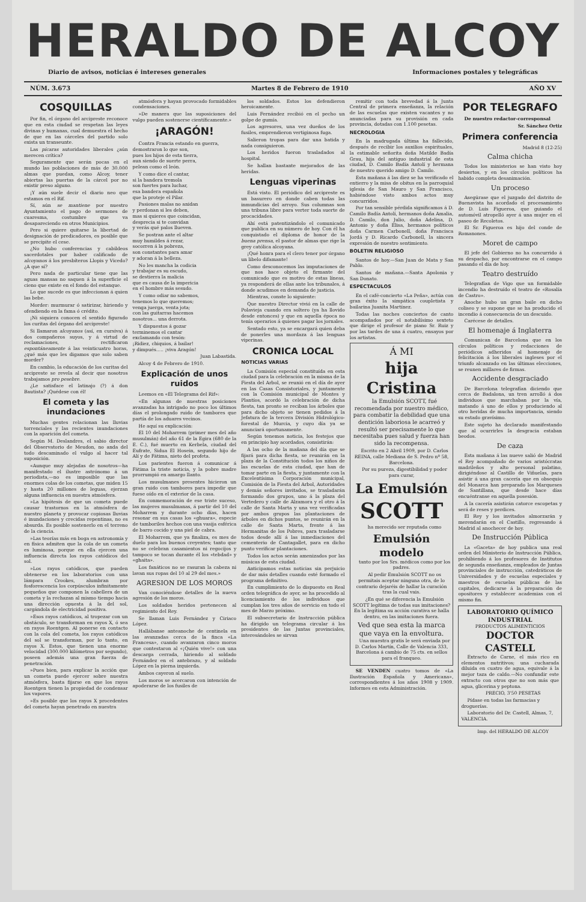HERALDO DE ALCOY
Diario de avisos, noticias é intereses generales Informaciones postales y telegráficas
NÚM. 3.673 Martes 8 de Febrero de 1910 AÑO XV
COSQUILLAS
Por fin, el órgano del arcipreste reconoce que en esta ciudad se respetan las leyes divinas y humanas, cual demuestra el hecho de que en las cárceles del partido solo exista un transeunte.
Las pícaras autoridades liberales ¿aún merecen crítica?
Seguramente que serán pocas en el mundo las poblaciones de más de 30.000 almas que puedan, como Alcoy, tener abiertas las puertas de la cárcel por no existir preso alguno.
¡Y aún suele decir el diario neo que estamos en el Rif.
Sí, aún se mantiene por nuestro Ayuntamiento el pago de sermones de cuaresma, costumbre que va desapareciendo en otros Municipios.
Pero si quiere quitarse la libertad de designación de predicadores, es posible que se precipite el cese.
¿No hubo conferencias y cabildeos sacerdotales por haber calificado de alcoyanos á los presbíteros Llopis y Vicedo? ¿A que sí?
Pero nada de particular tiene que las aguas mansas no saquen á la superficie el cieno que existe en el fondo del estanque.
Lo que sucede es que infeccionan á quien las bebe.
Morder: murmurar ó satirizar, hiriendo y ofendiendo en la fama ó crédito.
¡Ni siquiera conocen el sentido figurado los curitas del órgano del arcipreste!
Si llamaron alcoyanos (así, en cursiva) á dos compañeros suyos, y á virtud de reclamaciones, rectificaron espontáneamente á las veinticuatro horas, ¿qué más que les digamos que solo saben morder?
En cambio, la educación de los curitas del arcipreste se revela al decir que nosotros trabajamos pro pesebre.
¿Le satisface el latinajo (?) á don Bautista? ¡Quédese con él!
El cometa y las inundaciones
Muchas gentes relacionan las lluvias torrenciales y las recientes inundaciones con la aparición del cometa.
Según M. Deslandres, el sabio director del Observatorio de Meudon, no anda del todo descaminado el vulgo al hacer tal suposición.
«Aunque muy alejadas de nosotros—ha manifestado el ilustre astrónomo á un periodista,—no es imposible que las enormes colas de los cometas, que miden 15 y hasta 20 millones de leguas, ejerzan alguna influencia en nuestra atmósfera.
»La hipótesis de que un cometa puede causar trastornos en la atmósfera de nuestro planeta y provocar copiosas lluvias é inundaciones y crecidas repentinas, no es absurda. Es posible sostenerlo en el terreno de la ciencia.
»Las teorías más en boga en astronomía y en física admiten que la cola de un cometa es luminosa, porque en ella ejercen una influencia directa los rayos catódicos del sol.
»Los rayos catódicos, que pueden obtenerse en los laboratorios con una lámpara Crookes, alumbran por fosforescencia los corpúsculos infinitamente pequeños que componen la cabellera de un cometa y la rechazan al mismo tiempo hacia una dirección opuesta á la del sol, cargándola de electricidad positiva.
»Esos rayos catódicos, al tropezar con un obstáculo, se transforman en rayos X, ó sea en rayos Roentgen. Al ponerse en contacto con la cola del cometa, los rayos catódicos del sol se transforman, por lo tanto, en rayos X. Estos, que tienen una enorme velocidad (300.000 kilómetros por segundo), poseen además una gran fuerza de penetración.
»Pues bien, para explicar la acción que un cometa puede ejercer sobre nuestra atmósfera, basta fijarse en que los rayos Roentgen tienen la propiedad de condensar los vapores.
»Es posible que los rayos X procedentes del cometa hayan penetrado en nuestra
atmósfera y hayan provocado formidables condensaciones.
»De manera que las suposiciones del vulgo pueden sostenerse científicamente.»
¡ARAGÓN!
Contra Francia estando en guerra,
demostraron lo que son,
pues los hijos de esta tierra,
aun siendo de suerte perra,
pelean como el león.
Y como dice el cantar,
si la bandera tremola
son fuertes para luchar,
esa bandera española
que la proteje el Pilar.
Pasiones malas no anidan
y perdonan si les deben,
mas si quieres que coincidan,
desprecia si te convidan
y verás qué palos llueven.
Se postran ante el altar
muy humildes á rezar,
socorren á la pobreza,
son constantes para amar
y adoran á la belleza.
No les mancha la codicia
y trabajar es su escudo,
se destierra la malicia
que es causa de la impericia
en el hombre más sesudo.
Y como odiar no sabemos,
tenemos lo que queremos;
venga juerga, venta jota;
con las guitarras hacemos
nosotros... una derrota.
Y dispuestos á gozar
terminemos el cantar
exclamando con tesón:
¡Ridiez, chiquios, á bailar!
y dimpués..... ¡viva Aragón!
Juan Labastida.
Alcoy 4 de Febrero de 1910.
Explicación de unos ruidos
Leemos en «El Telegrama del Rif»:
«En algunas de nuestras posiciones avanzadas ha intrigado no poco los últimos días el prolongado ruido de tambores que partía de los aduares vecinos.
He aquí su explicación:
El 10 del Moharrem (primer mes del año musulmán) del año 61 de la Egira (680 de la E. C.), fué muerto en Kerbela, ciudad del Eufrate, Sidua El Hosein, segundo hijo de Alí y de Fátima, nieto del profeta.
Los parientes fueron á comunicar á Fátima la triste noticia, y la pobre madre prorrumpió en amargo llanto.
Los musulmanes presentes hicieron un gran ruido con tambores para impedir que fuese oído en el exterior de la casa.
En conmemoración de ese triste suceso, las mujeres musulmanas, á partir del 10 del Moharrem y durante ocho días, hacen resonar en sus casas los «ghuara», especie de tamboriles hechos con una vasija esférica de barro cocido y una piel de cabra.
El Moharrem, que ya finaliza, es mes de duelo para los buenos creyentes; tanto que no se celebran casamientos ni regocijos y tampoco se tocan durante él los «tebdad» y «ghaita».
Los fanáticos no se rasuran la cabeza ni lavan sus ropas del 10 al 29 del mes.»
AGRESION DE LOS MOROS
Van conociéndose detalles de la nueva agresión de los moros.
Los soldados heridos pertenecen al regimiento del Rey.
Se llaman Luis Fernández y Ciriaco López.
Hallábanse anteanoche de centinela en las avanzadas cerca de la finca «La Francesa», cuando avanzaron cinco moros que contestaron al «¡Quién vive!» con una descarga cerrada, hiriendo al soldado Fernández en el antebrazo, y al soldado López en la pierna izquierda.
Ambos cayeron al suelo.
Los moros se acercaron con intención de apoderarse de los fusiles de
los soldados. Estos los defendieron heroicamente.
Luis Fernández recibió en el pecho un golpe de gumía.
Los agresores, una vez dueños de los fusiles, emprendieron vertiginosa fuga.
Salieron tropas para dar una batida y nada consiguieron.
Los heridos fueron trasladados al hospital.
Se hallan bastante mejorados de las heridas.
Lenguas viperinas
Está visto. El periódico del arcipreste es un basurero en donde caben todas las inmundicias del arroyo. Sus columnas son una tribuna libre para verter toda suerte de procacidades.
Ahí está patentizándolo el comunicado que publica en su número de hoy. Con él ha conquistado el diploma de honor de la buena prensa, el pastor de almas que rige la grey católica alcoyana.
¡Qué honra para el clero tener por órgano un libelo difamante!
Como desconocemos las imputaciones de que nos hace objeto el firmante del comunicado que es motivo de estas líneas, ya responderá de ellas ante los tribunales, á donde acudimos en demanda de justicia.
Mientras, conste lo siguiente:
Que nuestro Director vivió en la calle de Polavieja cuando era soltero (ya ha llovido desde entonces) y que en aquella época no tenía operarios á quienes pagar los jornales.
Sentado esto, ya se encargará quien deba de ponerles una mordaza á las lenguas viperinas.
CRONICA LOCAL
NOTICIAS VARIAS
La Comisión especial constituída en esta ciudad para la celebración en la misma de la Fiesta del Arbol, se reunió en el día de ayer en las Casas Consistoriales, y juntamente con la Comisión municipal de Montes y Plantíos, acordó la celebración de dicha fiesta, tan pronto se reciban los árboles que para dicho objeto se tienen pedidos á la Jefatura de la tercera División Hidrológico-forestal de Murcia, y cuyo día ya se anunciará oportunamente.
Según tenemos noticia, los festejos que en principio hay acordados, consistirán:
A las ocho de la mañana del día que se fijará para dicha fiesta, se reunirán en la plaza de la Constitución todos los niños de las escuelas de esta ciudad, que han de tomar parte en la fiesta, y juntamente con la Excelentísima Corporación municipal, Comisión de la Fiesta del Arbol, Autoridades y demás señores invitados, se trasladarán formando dos grupos, uno á la plaza del Vertedero y calle de Alzamora y el otro á la calle de Santa Marta y una vez verificadas por ambos grupos las plantaciones de árboles en dichos puntos, se reunirán en la calle de Santa Marta, frente á las Hermanitas de los Pobres, para trasladarse todos desde allí á las inmediaciones del cementerio de Cantagallet, para en dicho punto verificar plantaciones.
Todos los actos serán amenizados por las músicas de esta ciudad.
Anticipamos estas noticias sin perjuicio de dar más detalles cuando esté formado el programa definitivo.
En cumplimiento de lo dispuesto en Real orden telegráfica de ayer, se ha procedido al licenciamiento de los individuos que cumplan los tres años de servicio en todo el mes de Marzo próximo.
El subsecretario de Instrucción pública ha dirigido un telegrama circular á los presidentes de las Juntas provinciales, interesándoles se sirvan
remitir con toda brevedad á la Junta Central de primera enseñanza, la relación de las escuelas que existen vacantes y no anunciadas para su provisión en cada provincia, dotadas con 1.100 pesetas.
NECROLOGIA
En la madrugada última ha fallecido, después de recibir los auxilios espirituales, la estimable señorita doña Matilde Badía Grau, hija del antiguo industrial de esta ciudad, D. Camilo Badía Antolí y hermana de nuestro querido amigo D. Camilo.
Esta mañana á las diez se ha verificado el entierro y la misa de obitus en la parroquial iglesia de San Mauro y San Francisco, habiéndose visto ambos actos muy concurridos.
Por tan sensible pérdida significamos á D. Camilo Badía Antolí, hermanos doña Amalia, D. Camilo, don Julio, doña Adelina, D. Antonio y doña Elisa, hermanos políticos doña Carmen Carbonell, doña Francisca Jordá y D. Ricardo Carbonell, la sincera expresión de nuestro sentimiento.
BOLETIN RELIGIOSO
Santos de hoy.—San Juan de Mata y San Pablo.
Santos de mañana.—Santa Apolonia y San Donato.
ESPECTACULOS
En el café-concierto «La Peña», actúa con gran éxito la simpática coupletista y bailarina Juanita Martínez.
Todas las noches conciertos de canto acompañados por el notabilísimo sexteto que dirige el profesor de piano Sr. Ruiz y por las tardes de una á cuatro, ensayos por los artistas.
Á MI
hija Cristina
la Emulsión SCOTT, fué recomendada por nuestro médico, para combatir la debilidad que una dentición laboriosa le acarreó y resultó ser precisamente lo que necesitaba pues salud y fuerza han sido la recompensa.
Escrito en 2 Abril 1909, por D. Carlos REINA, calle Mediana de S. Pedro nº 58, Barcelona.
Por su pureza, digestibilidad y poder para curar,
La Emulsión
SCOTT
ha merecido ser reputada como
Emulsión modelo
tanto por los Srs. médicos como por los padres.
Al pedir Emulsión SCOTT no os permitais aceptar ninguna otra, de lo contrario dejaréis de hallar la curación tras la cual vais.
¿En qué se diferencia la Emulsión SCOTT legítima de todas sus imitaciones? En la legítima su acción curativa se halla dentro, en las imitaciones fuera.
Ved que sea esta la marca que vaya en la envoltura.
Una muestra gratis le será enviada por D. Carlos Martín, Calle de Valencia 333, Barcelona á cambio de 75 cts. en sellos para el franqueo.
SE VENDEN cuatro tomos de «La Ilustración Española y Americana», correspondientes á los años 1908 y 1909. Informes en esta Administración.
POR TELEGRAFO
De nuestro redactor-corresponsal
Sr. Sánchez Ortiz
Primera conferencia
Madrid 8 (12-25)
Calma chicha
Todos los ministerios se han visto hoy desiertos, y en los círculos políticos ha habido completa desanimación.
Un proceso
Asegúrase que el juzgado del distrito de Buenavista ha acordado el procesamiento de D. Luis Figueroa, que guiando el automóvil atropelló ayer á una mujer en el paseo de Recoletos.
El Sr. Figueroa es hijo del conde de Romanones.
Moret de campo
El jefe del Gobierno no ha concurrido á su despacho, por encontrarse en el campo pasando el día de hoy.
Teatro destruído
Telegrafían de Vigo que un formidable incendio ha destruído el teatro de «Rosalía de Castro».
Anoche hubo un gran baile en dicho coliseo y se supone que se ha producido el incendio á consecuencia de un descuido.
Carécese de detalles.
El homenaje á Inglaterra
Comunican de Barcelona que en los círculos políticos y redacciones de periódicos adheridos al homenaje de felicitación á los liberales ingleses por el triunfo alcanzado en las últimas elecciones, se reunen millares de firmas.
Accidente desgraciado
De Barcelona telegrafían diciendo que cerca de Badalona, un tren arrolló á dos individuos que marchaban por la vía, matando á uno de ellos y produciendo al otro heridas de mucha importancia, siendo su estado gravísimo.
Este sujeto ha declarado manifestando que al ocurrirles la desgracia estaban beodos.
De caza
Esta mañana á las nueve salió de Madrid el Rey acompañado de varios aristócratas madrileños y alto personal palatino, dirigiéndose al Castillo de Viñuelas, para asistir á una gran cacería que en obsequio del Monarca han preparado los Marqueses de Santillana, que desde hace días encuéntranse en aquella posesión.
A la cacería asistirán catorce escopetas y será de reses y perdices.
El Rey y los invitados almorzarán y merendarán en el Castillo, regresando á Madrid al anochecer de hoy.
De Instrucción Pública
La «Gaceta» de hoy publica una real orden del Ministerio de Instrucción Pública, prohibiendo á los profesores de Institutos de segunda enseñanza, empleados de Juntas provinciales de instrucción, catedráticos de Universidades y de escuelas especiales y maestros de escuelas públicas de las capitales, dedicarse á la preparación de opositores y establecer academias con el mismo fin.
LABORATORIO QUÍMICO INDUSTRIAL
PRODUCTOS ALIMENTICIOS
DOCTOR CASTELL
Extracto de Carne, el más rico en elementos nutritivos; una cucharada diluida en cuatro de agua, equivale á la mejor taza de caldo.—No confundir este extracto con otros que no son más que agua, glicerina y peptona.
PRECIO, 3'50 PESETAS
Pídase en todas las farmacias y droguerías.
Laboratorio del Dr. Castell, Almas, 7, VALENCIA.
Imp. del HERALDO DE ALCOY